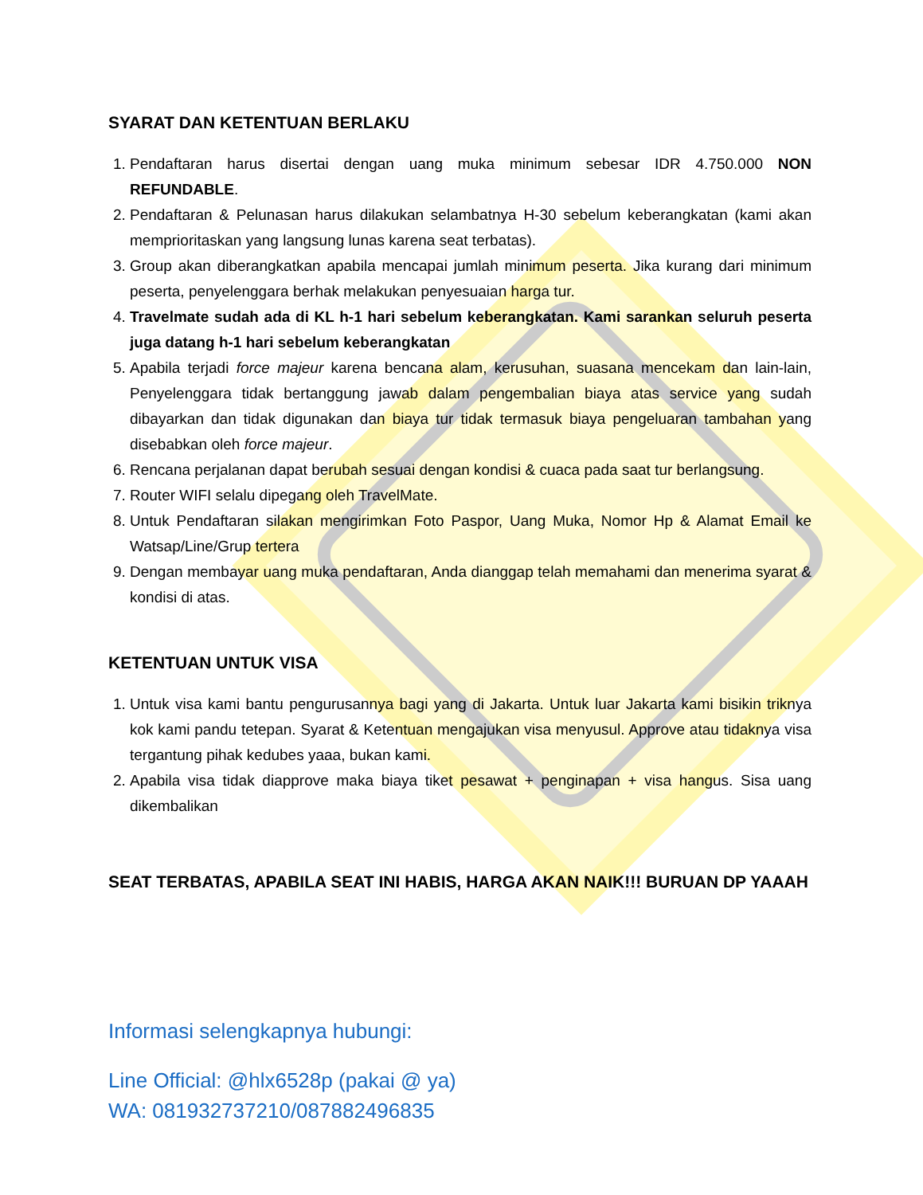SYARAT DAN KETENTUAN BERLAKU
1. Pendaftaran harus disertai dengan uang muka minimum sebesar IDR 4.750.000 NON REFUNDABLE.
2. Pendaftaran & Pelunasan harus dilakukan selambatnya H-30 sebelum keberangkatan (kami akan memprioritaskan yang langsung lunas karena seat terbatas).
3. Group akan diberangkatkan apabila mencapai jumlah minimum peserta. Jika kurang dari minimum peserta, penyelenggara berhak melakukan penyesuaian harga tur.
4. Travelmate sudah ada di KL h-1 hari sebelum keberangkatan. Kami sarankan seluruh peserta juga datang h-1 hari sebelum keberangkatan
5. Apabila terjadi force majeur karena bencana alam, kerusuhan, suasana mencekam dan lain-lain, Penyelenggara tidak bertanggung jawab dalam pengembalian biaya atas service yang sudah dibayarkan dan tidak digunakan dan biaya tur tidak termasuk biaya pengeluaran tambahan yang disebabkan oleh force majeur.
6. Rencana perjalanan dapat berubah sesuai dengan kondisi & cuaca pada saat tur berlangsung.
7. Router WIFI selalu dipegang oleh TravelMate.
8. Untuk Pendaftaran silakan mengirimkan Foto Paspor, Uang Muka, Nomor Hp & Alamat Email ke Watsap/Line/Grup tertera
9. Dengan membayar uang muka pendaftaran, Anda dianggap telah memahami dan menerima syarat & kondisi di atas.
KETENTUAN UNTUK VISA
1. Untuk visa kami bantu pengurusannya bagi yang di Jakarta. Untuk luar Jakarta kami bisikin triknya kok kami pandu tetepan. Syarat & Ketentuan mengajukan visa menyusul. Approve atau tidaknya visa tergantung pihak kedubes yaaa, bukan kami.
2. Apabila visa tidak diapprove maka biaya tiket pesawat + penginapan + visa hangus. Sisa uang dikembalikan
SEAT TERBATAS, APABILA SEAT INI HABIS, HARGA AKAN NAIK!!! BURUAN DP YAAAH
Informasi selengkapnya hubungi:
Line Official: @hlx6528p (pakai @ ya)
WA: 081932737210/087882496835